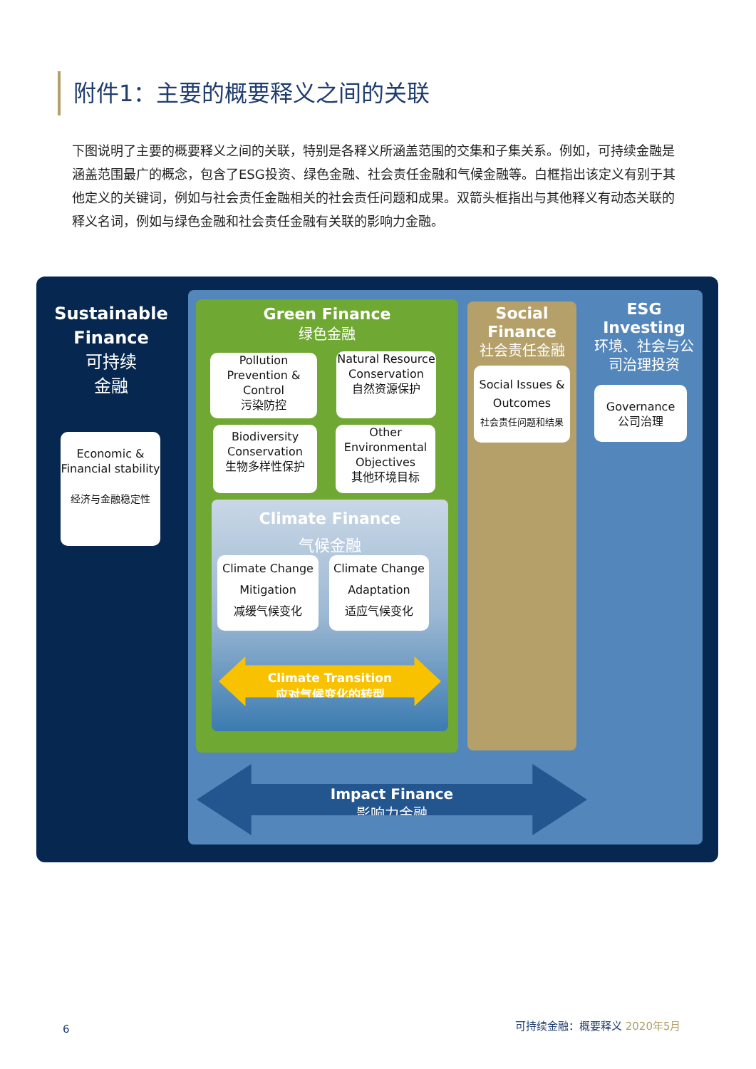附件1：主要的概要释义之间的关联
下图说明了主要的概要释义之间的关联，特别是各释义所涵盖范围的交集和子集关系。例如，可持续金融是涵盖范围最广的概念，包含了ESG投资、绿色金融、社会责任金融和气候金融等。白框指出该定义有别于其他定义的关键词，例如与社会责任金融相关的社会责任问题和成果。双箭头框指出与其他释义有动态关联的释义名词，例如与绿色金融和社会责任金融有关联的影响力金融。
Sustainable Finance
可持续
金融
Economic & Financial stability
经济与金融稳定性
Green Finance
绿色金融
Pollution Prevention & Control
污染防控
Natural Resource Conservation
自然资源保护
Biodiversity Conservation
生物多样性保护
Other Environmental Objectives
其他环境目标
Climate Finance
气候金融
Climate Change Mitigation
减缓气候变化
Climate Change Adaptation
适应气候变化
Climate Transition
应对气候变化的转型
Social Finance
社会责任金融
Social Issues & Outcomes
社会责任问题和结果
ESG Investing
环境、社会与公司治理投资
Governance
公司治理
Impact Finance
影响力金融
6 可持续金融：概要释义 2020年5月